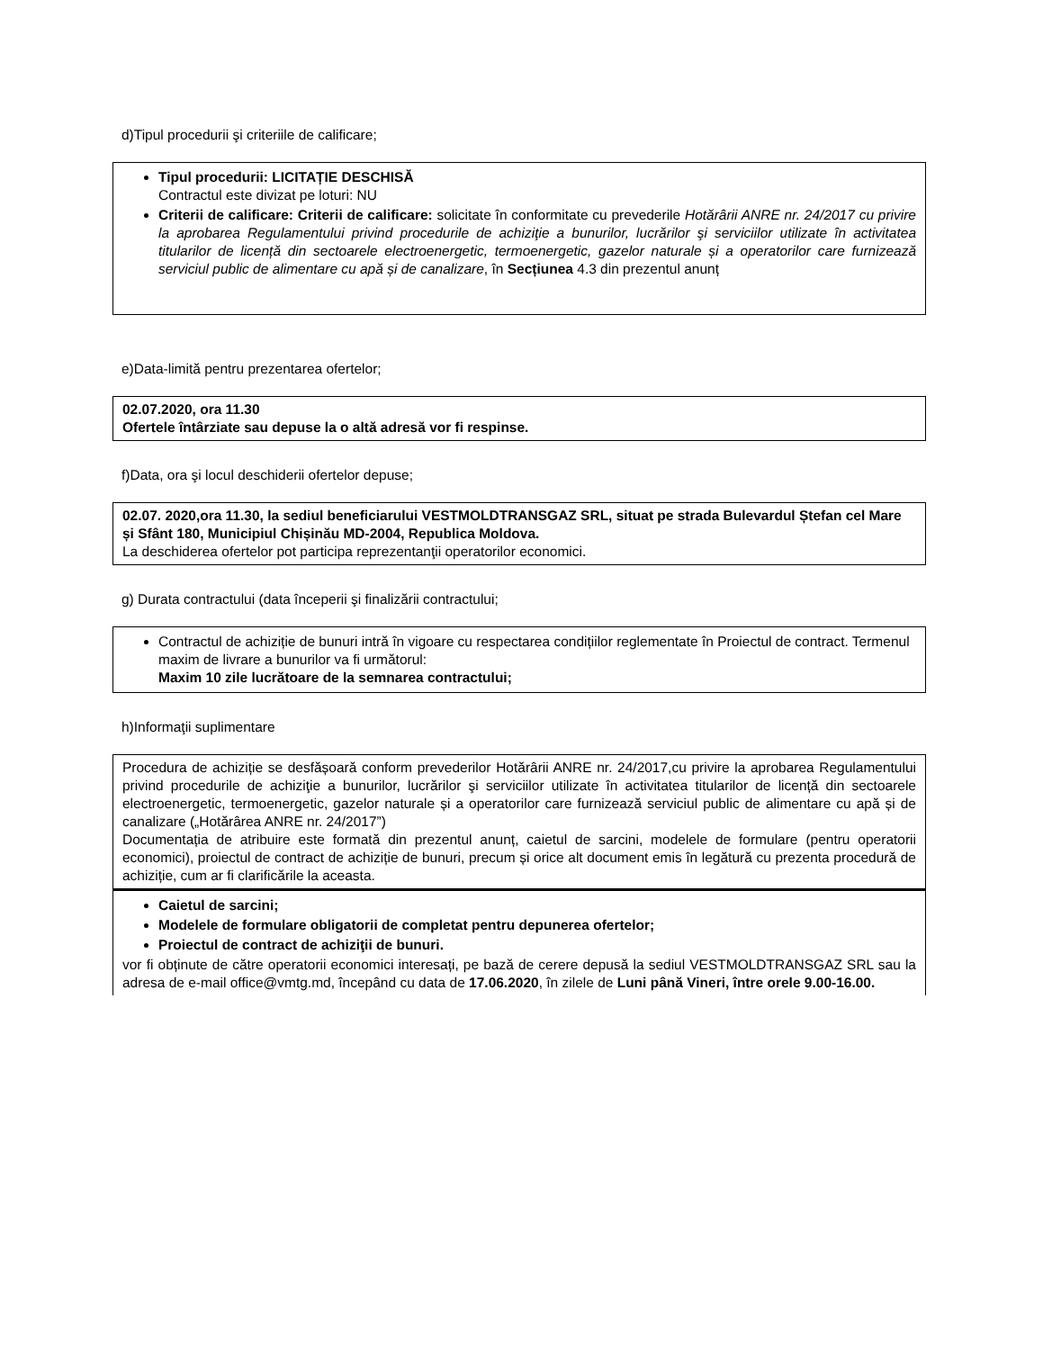d)Tipul procedurii şi criteriile de calificare;
Tipul procedurii: LICITAȚIE DESCHISĂ
Contractul este divizat pe loturi: NU
Criterii de calificare: Criterii de calificare: solicitate în conformitate cu prevederile Hotărârii ANRE nr. 24/2017 cu privire la aprobarea Regulamentului privind procedurile de achiziţie a bunurilor, lucrărilor şi serviciilor utilizate în activitatea titularilor de licență din sectoarele electroenergetic, termoenergetic, gazelor naturale și a operatorilor care furnizează serviciul public de alimentare cu apă și de canalizare, în Secțiunea 4.3 din prezentul anunț
e)Data-limită pentru prezentarea ofertelor;
02.07.2020, ora 11.30
Ofertele întârziate sau depuse la o altă adresă vor fi respinse.
f)Data, ora şi locul deschiderii ofertelor depuse;
02.07. 2020,ora 11.30, la sediul beneficiarului VESTMOLDTRANSGAZ SRL, situat pe strada Bulevardul Ștefan cel Mare și Sfânt 180, Municipiul Chișinău MD-2004, Republica Moldova.
La deschiderea ofertelor pot participa reprezentanţii operatorilor economici.
g) Durata contractului (data începerii şi finalizării contractului;
Contractul de achiziție de bunuri intră în vigoare cu respectarea condițiilor reglementate în Proiectul de contract. Termenul maxim de livrare a bunurilor va fi următorul:
Maxim 10 zile lucrătoare de la semnarea contractului;
h)Informaţii suplimentare
Procedura de achiziție se desfășoară conform prevederilor Hotărârii ANRE nr. 24/2017,cu privire la aprobarea Regulamentului privind procedurile de achiziţie a bunurilor, lucrărilor şi serviciilor utilizate în activitatea titularilor de licență din sectoarele electroenergetic, termoenergetic, gazelor naturale și a operatorilor care furnizează serviciul public de alimentare cu apă și de canalizare („Hotărârea ANRE nr. 24/2017”)
Documentația de atribuire este formată din prezentul anunț, caietul de sarcini, modelele de formulare (pentru operatorii economici), proiectul de contract de achiziție de bunuri, precum și orice alt document emis în legătură cu prezenta procedură de achiziție, cum ar fi clarificările la aceasta.
Caietul de sarcini;
Modelele de formulare obligatorii de completat pentru depunerea ofertelor;
Proiectul de contract de achiziţii de bunuri.
vor fi obținute de către operatorii economici interesați, pe bază de cerere depusă la sediul VESTMOLDTRANSGAZ SRL sau la adresa de e-mail office@vmtg.md, începând cu data de 17.06.2020, în zilele de Luni până Vineri, între orele 9.00-16.00.